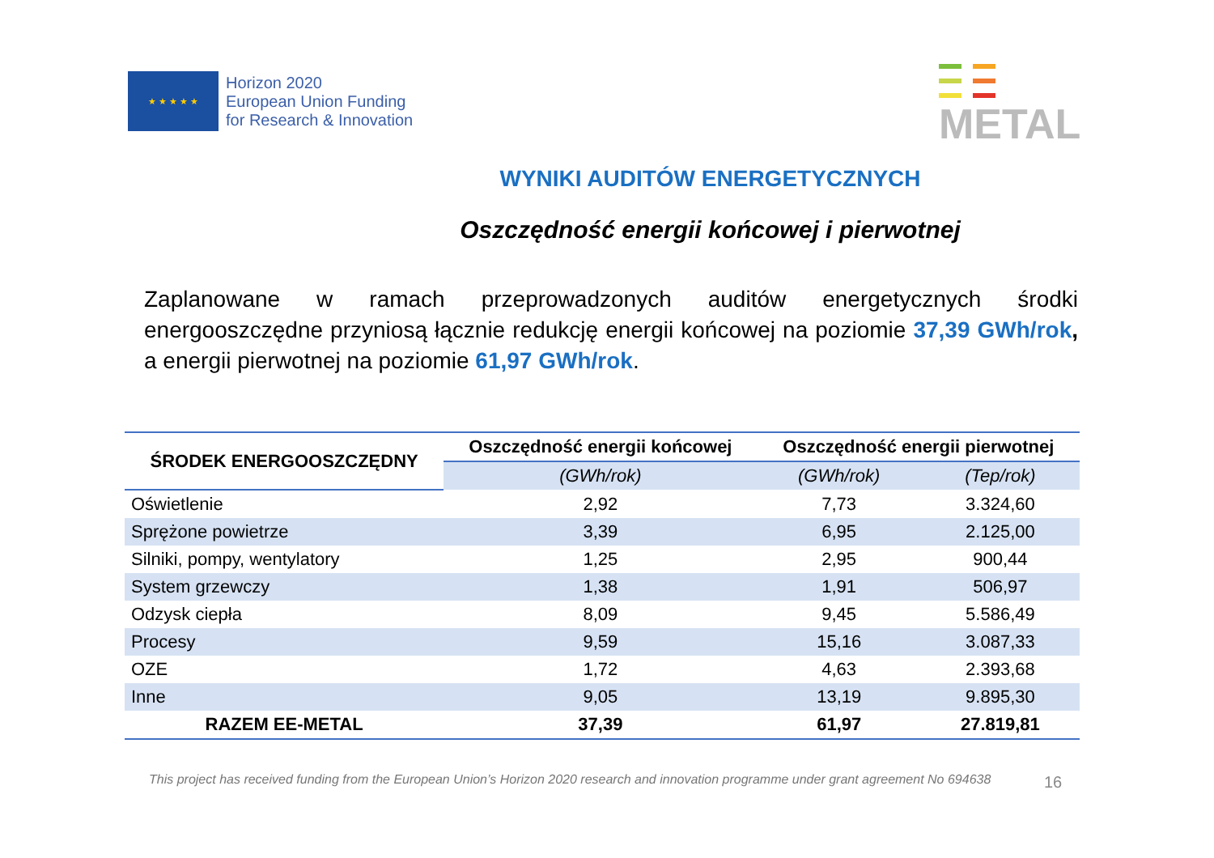★ ★ ★ ★ ★
Horizon 2020
European Union Funding
for Research & Innovation
METAL
WYNIKI AUDITÓW ENERGETYCZNYCH
Oszczędność energii końcowej i pierwotnej
Zaplanowane w ramach przeprowadzonych auditów energetycznych środki energooszczędne przyniosą łącznie redukcję energii końcowej na poziomie 37,39 GWh/rok, a energii pierwotnej na poziomie 61,97 GWh/rok.
| ŚRODEK ENERGOOSZCZĘDNY | Oszczędność energii końcowej | Oszczędność energii pierwotnej | |
| --- | --- | --- | --- |
| | (GWh/rok) | (GWh/rok) | (Tep/rok) |
| Oświetlenie | 2,92 | 7,73 | 3.324,60 |
| Sprężone powietrze | 3,39 | 6,95 | 2.125,00 |
| Silniki, pompy, wentylatory | 1,25 | 2,95 | 900,44 |
| System grzewczy | 1,38 | 1,91 | 506,97 |
| Odzysk ciepła | 8,09 | 9,45 | 5.586,49 |
| Procesy | 9,59 | 15,16 | 3.087,33 |
| OZE | 1,72 | 4,63 | 2.393,68 |
| Inne | 9,05 | 13,19 | 9.895,30 |
| RAZEM EE-METAL | 37,39 | 61,97 | 27.819,81 |
16
This project has received funding from the European Union’s Horizon 2020 research and innovation programme under grant agreement No 694638